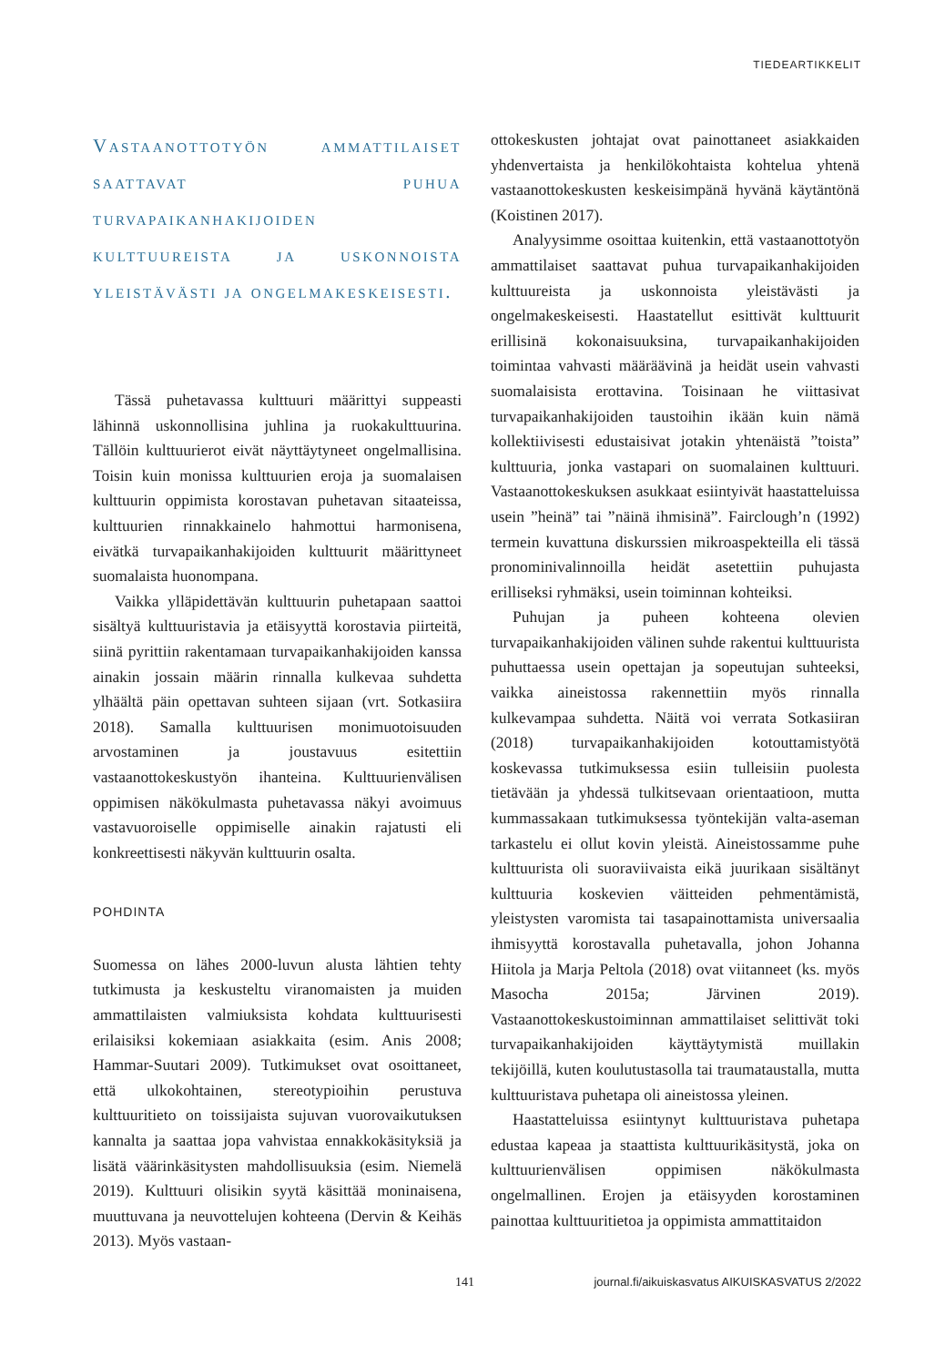TIEDEARTIKKELIT
Vastaanottotyön ammattilaiset saattavat puhua turvapaikanhakijoiden kulttuureista ja uskonnoista yleistävästi ja ongelmakeskeisesti.
Tässä puhetavassa kulttuuri määrittyi suppeasti lähinnä uskonnollisina juhlina ja ruokakulttuurina. Tällöin kulttuurierot eivät näyttäytyneet ongelmallisina. Toisin kuin monissa kulttuurien eroja ja suomalaisen kulttuurin oppimista korostavan puhetavan sitaateissa, kulttuurien rinnakkainelo hahmottui harmonisena, eivätkä turvapaikanhakijoiden kulttuurit määrittyneet suomalaista huonompana.
Vaikka ylläpidettävän kulttuurin puhetapaan saattoi sisältyä kulttuuristavia ja etäisyyttä korostavia piirteitä, siinä pyrittiin rakentamaan turvapaikanhakijoiden kanssa ainakin jossain määrin rinnalla kulkevaa suhdetta ylhäältä päin opettavan suhteen sijaan (vrt. Sotkasiira 2018). Samalla kulttuurisen monimuotoisuuden arvostaminen ja joustavuus esitettiin vastaanottokeskustyön ihanteina. Kulttuurienvälisen oppimisen näkökulmasta puhetavassa näkyi avoimuus vastavuoroiselle oppimiselle ainakin rajatusti eli konkreettisesti näkyvän kulttuurin osalta.
POHDINTA
Suomessa on lähes 2000-luvun alusta lähtien tehty tutkimusta ja keskusteltu viranomaisten ja muiden ammattilaisten valmiuksista kohdata kulttuurisesti erilaisiksi kokemiaan asiakkaita (esim. Anis 2008; Hammar-Suutari 2009). Tutkimukset ovat osoittaneet, että ulkokohtainen, stereotypioihin perustuva kulttuuritieto on toissijaista sujuvan vuorovaikutuksen kannalta ja saattaa jopa vahvistaa ennakkokäsityksiä ja lisätä väärinkäsitysten mahdollisuuksia (esim. Niemelä 2019). Kulttuuri olisikin syytä käsittää moninaisena, muuttuvana ja neuvottelujen kohteena (Dervin & Keihäs 2013). Myös vastaan-
ottokeskusten johtajat ovat painottaneet asiakkaiden yhdenvertaista ja henkilökohtaista kohtelua yhtenä vastaanottokeskusten keskeisimpänä hyvänä käytäntönä (Koistinen 2017).
Analyysimme osoittaa kuitenkin, että vastaanottotyön ammattilaiset saattavat puhua turvapaikanhakijoiden kulttuureista ja uskonnoista yleistävästi ja ongelmakeskeisesti. Haastatellut esittivät kulttuurit erillisinä kokonaisuuksina, turvapaikanhakijoiden toimintaa vahvasti määräävinä ja heidät usein vahvasti suomalaisista erottavina. Toisinaan he viittasivat turvapaikanhakijoiden taustoihin ikään kuin nämä kollektiivisesti edustaisivat jotakin yhtenäistä ”toista” kulttuuria, jonka vastapari on suomalainen kulttuuri. Vastaanottokeskuksen asukkaat esiintyivät haastatteluissa usein ”heinä” tai ”näinä ihmisinä”. Fairclough’n (1992) termein kuvattuna diskurssien mikroaspekteilla eli tässä pronominivalinnoilla heidät asetettiin puhujasta erilliseksi ryhmäksi, usein toiminnan kohteiksi.
Puhujan ja puheen kohteena olevien turvapaikanhakijoiden välinen suhde rakentui kulttuurista puhuttaessa usein opettajan ja sopeutujan suhteeksi, vaikka aineistossa rakennettiin myös rinnalla kulkevampaa suhdetta. Näitä voi verrata Sotkasiiran (2018) turvapaikanhakijoiden kotouttamistyötä koskevassa tutkimuksessa esiin tulleisiin puolesta tietävään ja yhdessä tulkitsevaan orientaatioon, mutta kummassakaan tutkimuksessa työntekijän valta-aseman tarkastelu ei ollut kovin yleistä. Aineistossamme puhe kulttuurista oli suoraviivaista eikä juurikaan sisältänyt kulttuuria koskevien väitteiden pehmentämistä, yleistysten varomista tai tasapainottamista universaalia ihmisyyttä korostavalla puhetavalla, johon Johanna Hiitola ja Marja Peltola (2018) ovat viitanneet (ks. myös Masocha 2015a; Järvinen 2019). Vastaanottokeskustoiminnan ammattilaiset selittivät toki turvapaikanhakijoiden käyttäytymistä muillakin tekijöillä, kuten koulutustasolla tai traumataustalla, mutta kulttuuristava puhetapa oli aineistossa yleinen.
Haastatteluissa esiintynyt kulttuuristava puhetapa edustaa kapeaa ja staattista kulttuurikäsitystä, joka on kulttuurienvälisen oppimisen näkökulmasta ongelmallinen. Erojen ja etäisyyden korostaminen painottaa kulttuuritietoa ja oppimista ammattitaidon
141
journal.fi/aikuiskasvatus AIKUISKASVATUS 2/2022